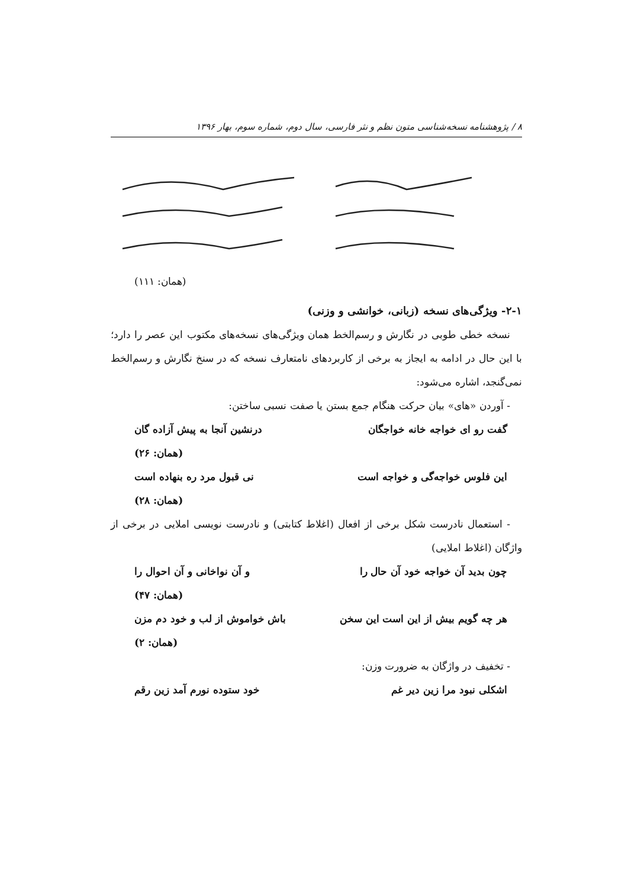٨ / پژوهشنامه نسخه‌شناسی متون نظم و نثر فارسی، سال دوم، شماره سوم، بهار ۱۳۹۶
(همان: ۱۱۱)
۲-۱- ویژگی‌های نسخه (زبانی، خوانشی و وزنی)
نسخه خطی طوبی در نگارش و رسم‌الخط همان ویژگی‌های نسخه‌های مکتوب این عصر را دارد؛ با این حال در ادامه به ایجاز به برخی از کاربردهای نامتعارف نسخه که در سنخ نگارش و رسم‌الخط نمی‌گنجد، اشاره می‌شود:
- آوردن «های» بیان حرکت هنگام جمع بستن یا صفت نسبی ساختن:
گفت رو ای خواجه خانه خواجگان درنشین آنجا به پیش آزاده گان
(همان: ۲۶)
این فلوس خواجه‌گی و خواجه است نی قبول مرد ره بنهاده است
(همان: ۲۸)
- استعمال نادرست شکل برخی از افعال (اغلاط کتابتی) و نادرست نویسی املایی در برخی از واژگان (اغلاط املایی)
چون بدید آن خواجه خود آن حال را و آن نواخانی و آن احوال را
(همان: ۴۷)
هر چه گویم بیش از این است این سخن باش خواموش از لب و خود دم مزن
(همان: ۲)
- تخفیف در واژگان به ضرورت وزن:
اشکلی نبود مرا زین دیر غم خود ستوده نورم آمد زین رقم